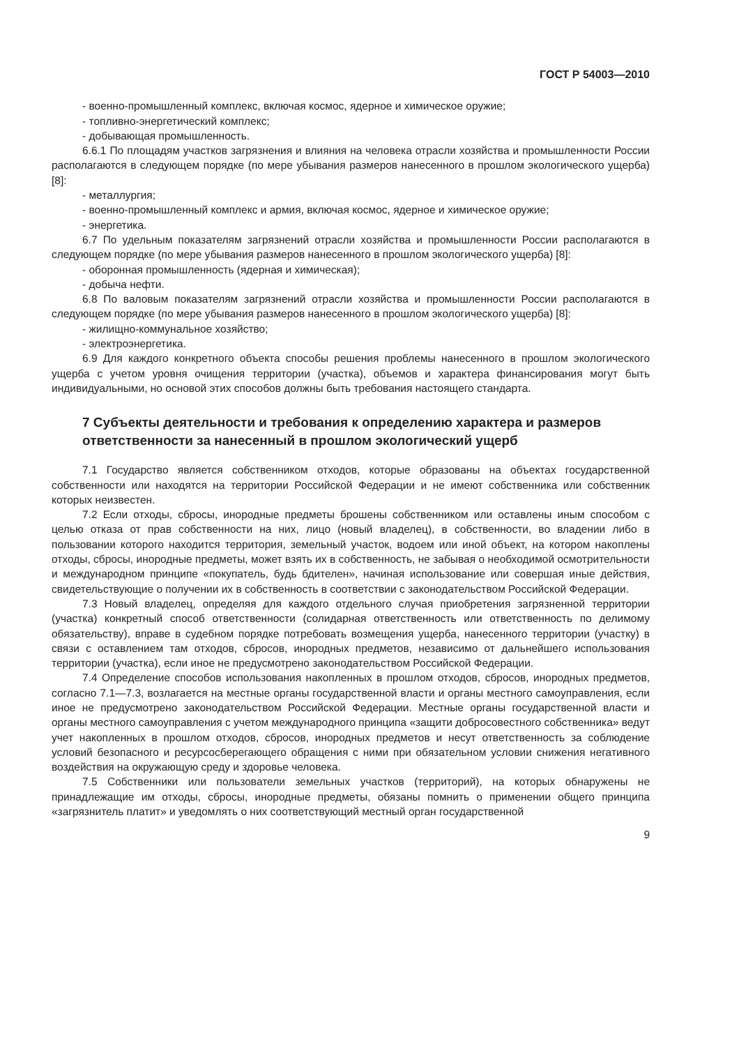ГОСТ Р 54003—2010
- военно-промышленный комплекс, включая космос, ядерное и химическое оружие;
- топливно-энергетический комплекс;
- добывающая промышленность.
6.6.1 По площадям участков загрязнения и влияния на человека отрасли хозяйства и промышленности России располагаются в следующем порядке (по мере убывания размеров нанесенного в прошлом экологического ущерба) [8]:
- металлургия;
- военно-промышленный комплекс и армия, включая космос, ядерное и химическое оружие;
- энергетика.
6.7 По удельным показателям загрязнений отрасли хозяйства и промышленности России располагаются в следующем порядке (по мере убывания размеров нанесенного в прошлом экологического ущерба) [8]:
- оборонная промышленность (ядерная и химическая);
- добыча нефти.
6.8 По валовым показателям загрязнений отрасли хозяйства и промышленности России располагаются в следующем порядке (по мере убывания размеров нанесенного в прошлом экологического ущерба) [8]:
- жилищно-коммунальное хозяйство;
- электроэнергетика.
6.9 Для каждого конкретного объекта способы решения проблемы нанесенного в прошлом экологического ущерба с учетом уровня очищения территории (участка), объемов и характера финансирования могут быть индивидуальными, но основой этих способов должны быть требования настоящего стандарта.
7 Субъекты деятельности и требования к определению характера и размеров ответственности за нанесенный в прошлом экологический ущерб
7.1 Государство является собственником отходов, которые образованы на объектах государственной собственности или находятся на территории Российской Федерации и не имеют собственника или собственник которых неизвестен.
7.2 Если отходы, сбросы, инородные предметы брошены собственником или оставлены иным способом с целью отказа от прав собственности на них, лицо (новый владелец), в собственности, во владении либо в пользовании которого находится территория, земельный участок, водоем или иной объект, на котором накоплены отходы, сбросы, инородные предметы, может взять их в собственность, не забывая о необходимой осмотрительности и международном принципе «покупатель, будь бдителен», начиная использование или совершая иные действия, свидетельствующие о получении их в собственность в соответствии с законодательством Российской Федерации.
7.3 Новый владелец, определяя для каждого отдельного случая приобретения загрязненной территории (участка) конкретный способ ответственности (солидарная ответственность или ответственность по делимому обязательству), вправе в судебном порядке потребовать возмещения ущерба, нанесенного территории (участку) в связи с оставлением там отходов, сбросов, инородных предметов, независимо от дальнейшего использования территории (участка), если иное не предусмотрено законодательством Российской Федерации.
7.4 Определение способов использования накопленных в прошлом отходов, сбросов, инородных предметов, согласно 7.1—7.3, возлагается на местные органы государственной власти и органы местного самоуправления, если иное не предусмотрено законодательством Российской Федерации. Местные органы государственной власти и органы местного самоуправления с учетом международного принципа «защити добросовестного собственника» ведут учет накопленных в прошлом отходов, сбросов, инородных предметов и несут ответственность за соблюдение условий безопасного и ресурсосберегающего обращения с ними при обязательном условии снижения негативного воздействия на окружающую среду и здоровье человека.
7.5 Собственники или пользователи земельных участков (территорий), на которых обнаружены не принадлежащие им отходы, сбросы, инородные предметы, обязаны помнить о применении общего принципа «загрязнитель платит» и уведомлять о них соответствующий местный орган государственной
9